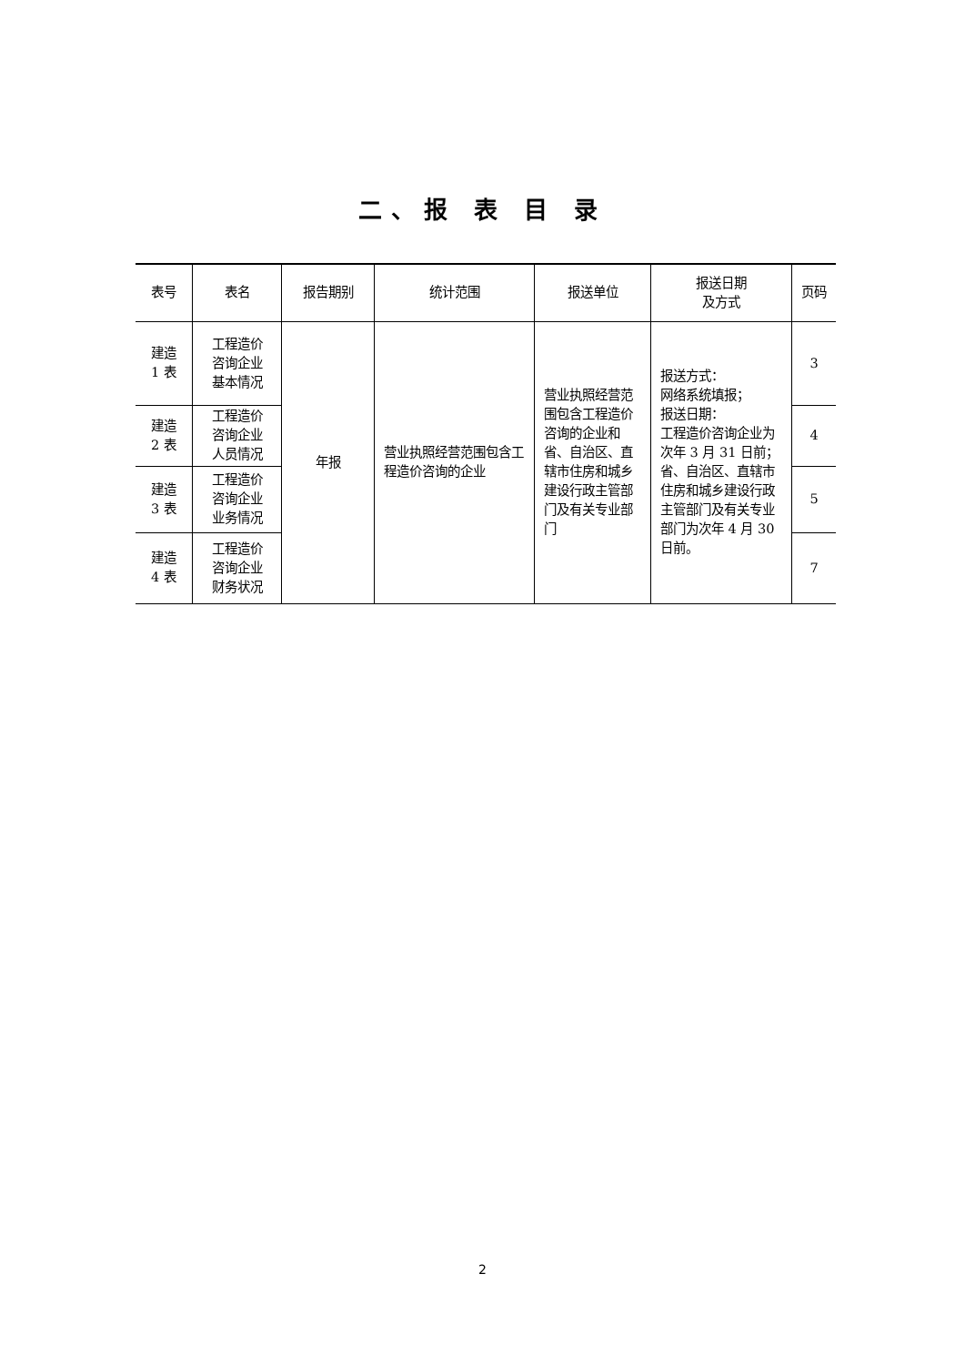二、报 表 目 录
| 表号 | 表名 | 报告期别 | 统计范围 | 报送单位 | 报送日期 及方式 | 页码 |
| --- | --- | --- | --- | --- | --- | --- |
| 建造 1 表 | 工程造价 咨询企业 基本情况 | 年报 | 营业执照经营范围包含工程造价咨询的企业 | 营业执照经营范围包含工程造价咨询的企业和省、自治区、直辖市住房和城乡建设行政主管部门及有关专业部门 | 报送方式： 网络系统填报； 报送日期： 工程造价咨询企业为次年 3 月 31 日前； 省、自治区、直辖市住房和城乡建设行政主管部门及有关专业部门为次年 4 月 30 日前。 | 3 |
| 建造 2 表 | 工程造价 咨询企业 人员情况 | | | | | 4 |
| 建造 3 表 | 工程造价 咨询企业 业务情况 | | | | | 5 |
| 建造 4 表 | 工程造价 咨询企业 财务状况 | | | | | 7 |
2